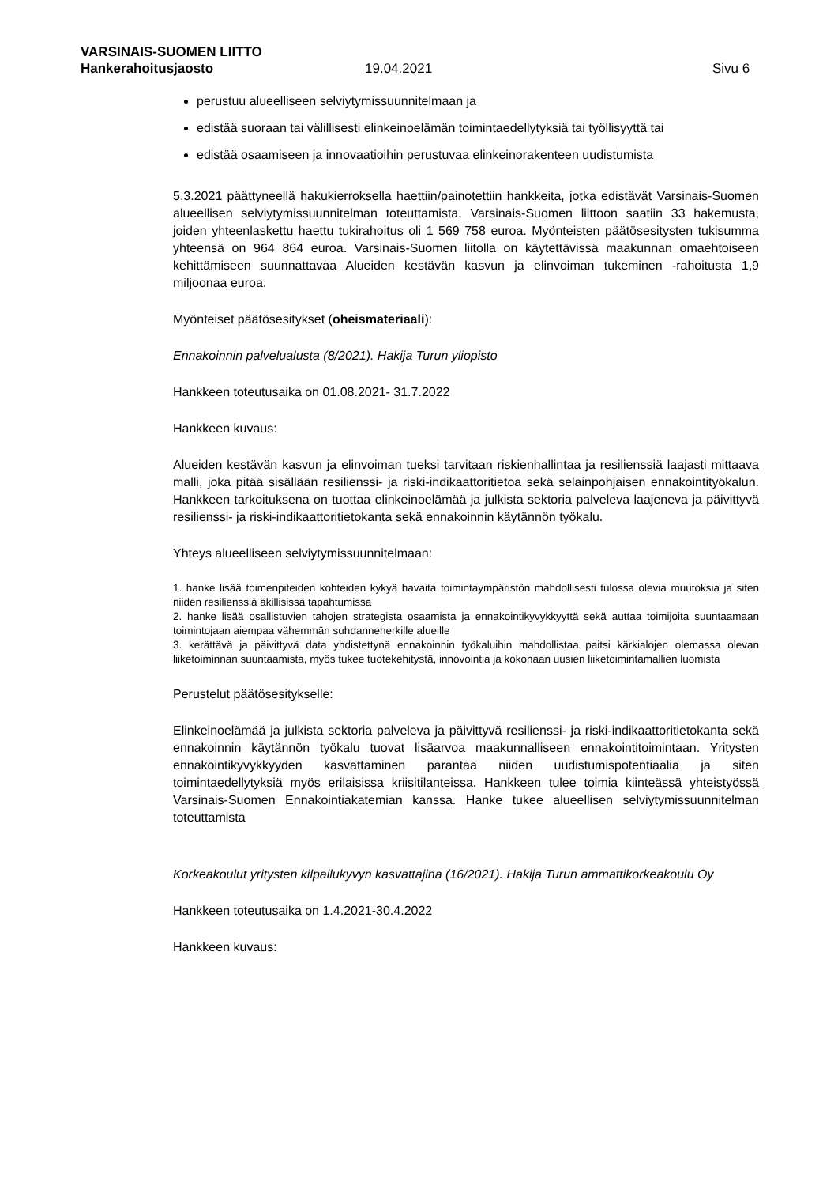VARSINAIS-SUOMEN LIITTO
Hankerahoitusjaosto 19.04.2021 Sivu 6
perustuu alueelliseen selviytymissuunnitelmaan ja
edistää suoraan tai välillisesti elinkeinoelämän toimintaedellytyksiä tai työllisyyttä tai
edistää osaamiseen ja innovaatioihin perustuvaa elinkeinorakenteen uudistumista
5.3.2021 päättyneellä hakukierroksella haettiin/painotettiin hankkeita, jotka edistävät Varsinais-Suomen alueellisen selviytymissuunnitelman toteuttamista. Varsinais-Suomen liittoon saatiin 33 hakemusta, joiden yhteenlaskettu haettu tukirahoitus oli 1 569 758 euroa. Myönteisten päätösesitysten tukisumma yhteensä on 964 864 euroa. Varsinais-Suomen liitolla on käytettävissä maakunnan omaehtoiseen kehittämiseen suunnattavaa Alueiden kestävän kasvun ja elinvoiman tukeminen -rahoitusta 1,9 miljoonaa euroa.
Myönteiset päätösesitykset (oheismateriaali):
Ennakoinnin palvelualusta (8/2021). Hakija Turun yliopisto
Hankkeen toteutusaika on 01.08.2021- 31.7.2022
Hankkeen kuvaus:
Alueiden kestävän kasvun ja elinvoiman tueksi tarvitaan riskienhallintaa ja resilienssiä laajasti mittaava malli, joka pitää sisällään resilienssi- ja riski-indikaattoritietoa sekä selainpohjaisen ennakointityökalun. Hankkeen tarkoituksena on tuottaa elinkeinoelämää ja julkista sektoria palveleva laajeneva ja päivittyvä resilienssi- ja riski-indikaattoritietokanta sekä ennakoinnin käytännön työkalu.
Yhteys alueelliseen selviytymissuunnitelmaan:
1. hanke lisää toimenpiteiden kohteiden kykyä havaita toimintaympäristön mahdollisesti tulossa olevia muutoksia ja siten niiden resilienssiä äkillisissä tapahtumissa
2. hanke lisää osallistuvien tahojen strategista osaamista ja ennakointikyvykkyyttä sekä auttaa toimijoita suuntaamaan toimintojaan aiempaa vähemmän suhdanneherkille alueille
3. kerättävä ja päivittyvä data yhdistettynä ennakoinnin työkaluihin mahdollistaa paitsi kärkialojen olemassa olevan liiketoiminnan suuntaamista, myös tukee tuotekehitystä, innovointia ja kokonaan uusien liiketoimintamallien luomista
Perustelut päätösesitykselle:
Elinkeinoelämää ja julkista sektoria palveleva ja päivittyvä resilienssi- ja riski-indikaattoritietokanta sekä ennakoinnin käytännön työkalu tuovat lisäarvoa maakunnalliseen ennakointitoimintaan. Yritysten ennakointikyvykkyyden kasvattaminen parantaa niiden uudistumispotentiaalia ja siten toimintaedellytyksiä myös erilaisissa kriisitilanteissa. Hankkeen tulee toimia kiinteässä yhteistyössä Varsinais-Suomen Ennakointiakatemian kanssa. Hanke tukee alueellisen selviytymissuunnitelman toteuttamista
Korkeakoulut yritysten kilpailukyvyn kasvattajina (16/2021). Hakija Turun ammattikorkeakoulu Oy
Hankkeen toteutusaika on 1.4.2021-30.4.2022
Hankkeen kuvaus: